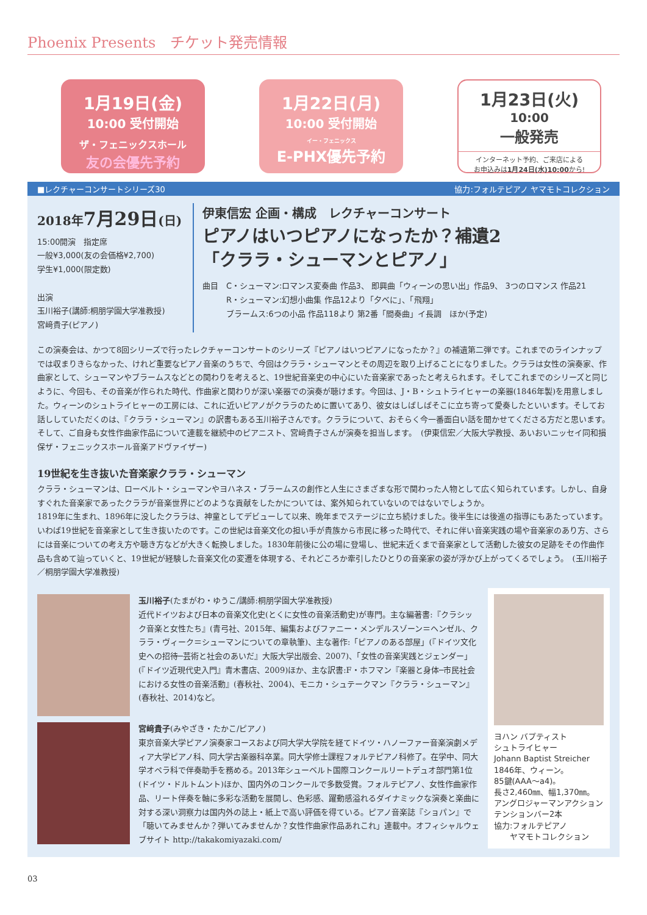Phoenix Presents　チケット発売情報
1月19日(金)
10:00 受付開始
ザ・フェニックスホール
友の会優先予約
1月22日(月)
10:00 受付開始
イー・フェニックス
E-PHX優先予約
1月23日(火)
10:00
一般発売
インターネット予約、ご来店による
お申込みは1月24日(水)10:00から!
■レクチャーコンサートシリーズ30 協力:フォルテピアノ ヤマモトコレクション
2018年7月29日(日)
15:00開演　指定席
一般¥3,000(友の会価格¥2,700)
学生¥1,000(限定数)
出演
玉川裕子(講師:桐朋学園大学准教授)
宮﨑貴子(ピアノ)
伊東信宏 企画・構成　レクチャーコンサート
ピアノはいつピアノになったか？補遺2
「クララ・シューマンとピアノ」
曲目　C・シューマン:ロマンス変奏曲 作品3、 即興曲「ウィーンの思い出」作品9、 3つのロマンス 作品21
　　　R・シューマン:幻想小曲集 作品12より「夕べに」、「飛翔」
　　　ブラームス:6つの小品 作品118より 第2番「間奏曲」イ長調　ほか(予定)
この演奏会は、かつて8回シリーズで行ったレクチャーコンサートのシリーズ『ピアノはいつピアノになったか？』の補遺第二弾です。これまでのラインナップでは収まりきらなかった、けれど重要なピアノ音楽のうちで、今回はクララ・シューマンとその周辺を取り上げることになりました。クララは女性の演奏家、作曲家として、シューマンやブラームスなどとの関わりを考えると、19世紀音楽史の中心にいた音楽家であったと考えられます。そしてこれまでのシリーズと同じように、今回も、その音楽が作られた時代、作曲家と関わりが深い楽器での演奏が聴けます。今回は、J・B・シュトライヒャーの楽器(1846年製)を用意しました。ウィーンのシュトライヒャーの工房には、これに近いピアノがクララのために置いてあり、彼女はしばしばそこに立ち寄って愛奏したといいます。そしてお話ししていただくのは、『クララ・シューマン』の訳書もある玉川裕子さんです。クララについて、おそらく今一番面白い話を聞かせてくださる方だと思います。そして、ご自身も女性作曲家作品について連載を継続中のピアニスト、宮﨑貴子さんが演奏を担当します。　(伊東信宏／大阪大学教授、あいおいニッセイ同和損保ザ・フェニックスホール音楽アドヴァイザー)
19世紀を生き抜いた音楽家クララ・シューマン
クララ・シューマンは、ローベルト・シューマンやヨハネス・ブラームスの創作と人生にさまざまな形で関わった人物として広く知られています。しかし、自身すぐれた音楽家であったクララが音楽世界にどのような貢献をしたかについては、案外知られていないのではないでしょうか。
1819年に生まれ、1896年に没したクララは、神童としてデビューして以来、晩年までステージに立ち続けました。後半生には後進の指導にもあたっています。いわば19世紀を音楽家として生き抜いたのです。この世紀は音楽文化の担い手が貴族から市民に移った時代で、それに伴い音楽実践の場や音楽家のあり方、さらには音楽についての考え方や聴き方などが大きく転換しました。1830年前後に公の場に登場し、世紀末近くまで音楽家として活動した彼女の足跡をその作曲作品も含めて辿っていくと、19世紀が経験した音楽文化の変遷を体現する、それどころか牽引したひとりの音楽家の姿が浮かび上がってくるでしょう。　(玉川裕子／桐朋学園大学准教授)
玉川裕子(たまがわ・ゆうこ/講師:桐朋学園大学准教授)
近代ドイツおよび日本の音楽文化史(とくに女性の音楽活動史)が専門。主な編著書:『クラシック音楽と女性たち』(青弓社、2015年、編集およびファニー・メンデルスゾーン＝ヘンゼル、クララ・ヴィーク＝シューマンについての章執筆)、主な著作:「ピアノのある部屋」(『ドイツ文化史への招待─芸術と社会のあいだ』大阪大学出版会、2007)、「女性の音楽実践とジェンダー」(『ドイツ近現代史入門』青木書店、2009)ほか、主な訳書:F・ホフマン『楽器と身体─市民社会における女性の音楽活動』(春秋社、2004)、モニカ・シュテークマン『クララ・シューマン』(春秋社、2014)など。
宮﨑貴子(みやざき・たかこ/ピアノ)
東京音楽大学ピアノ演奏家コースおよび同大学大学院を経てドイツ・ハノーファー音楽演劇メディア大学ピアノ科、同大学古楽器科卒業。同大学修士課程フォルテピアノ科修了。在学中、同大学オペラ科で伴奏助手を務める。2013年シューベルト国際コンクールリートデュオ部門第1位(ドイツ・ドルトムント)ほか、国内外のコンクールで多数受賞。フォルテピアノ、女性作曲家作品、リート伴奏を軸に多彩な活動を展開し、色彩感、躍動感溢れるダイナミックな演奏と楽曲に対する深い洞察力は国内外の誌上・紙上で高い評価を得ている。ピアノ音楽誌『ショパン』で「聴いてみませんか？弾いてみませんか？女性作曲家作品あれこれ」連載中。オフィシャルウェブサイト http://takakomiyazaki.com/
ヨハン バプティスト
シュトライヒャー
Johann Baptist Streicher
1846年、ウィーン。
85鍵(AAA〜a4)。
長さ2,460㎜、幅1,370㎜。
アングロジャーマンアクション
テンションバー2本
協力:フォルテピアノ
　　ヤマモトコレクション
03